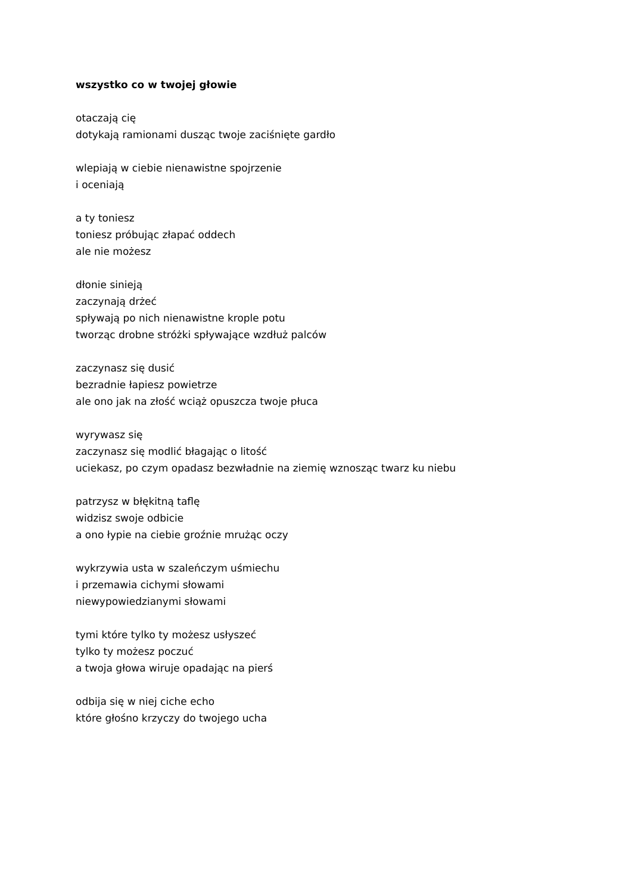wszystko co w twojej głowie
otaczają cię
dotykają ramionami dusząc twoje zaciśnięte gardło
wlepiają w ciebie nienawistne spojrzenie
i oceniają
a ty toniesz
toniesz próbując złapać oddech
ale nie możesz
dłonie sinieją
zaczynają drżeć
spływają po nich nienawistne krople potu
tworząc drobne stróżki spływające wzdłuż palców
zaczynasz się dusić
bezradnie łapiesz powietrze
ale ono jak na złość wciąż opuszcza twoje płuca
wyrywasz się
zaczynasz się modlić błagając o litość
uciekasz, po czym opadasz bezwładnie na ziemię wznosząc twarz ku niebu
patrzysz w błękitną taflę
widzisz swoje odbicie
a ono łypie na ciebie groźnie mrużąc oczy
wykrzywia usta w szaleńczym uśmiechu
i przemawia cichymi słowami
niewypowiedzianymi słowami
tymi które tylko ty możesz usłyszeć
tylko ty możesz poczuć
a twoja głowa wiruje opadając na pierś
odbija się w niej ciche echo
które głośno krzyczy do twojego ucha